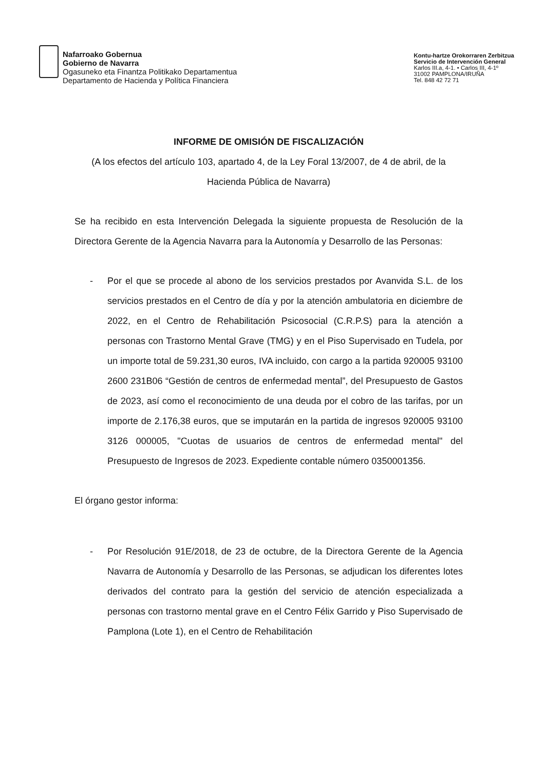Nafarroako Gobernua
Gobierno de Navarra
Ogasuneko eta Finantza Politikako Departamentua
Departamento de Hacienda y Política Financiera
Kontu-hartze Orokorraren Zerbitzua
Servicio de Intervención General
Karlos III.a, 4-1. • Carlos III, 4-1º
31002 PAMPLONA/IRUÑA
Tel. 848 42 72 71
INFORME DE OMISIÓN DE FISCALIZACIÓN
(A los efectos del artículo 103, apartado 4, de la Ley Foral 13/2007, de 4 de abril, de la Hacienda Pública de Navarra)
Se ha recibido en esta Intervención Delegada la siguiente propuesta de Resolución de la Directora Gerente de la Agencia Navarra para la Autonomía y Desarrollo de las Personas:
- Por el que se procede al abono de los servicios prestados por Avanvida S.L. de los servicios prestados en el Centro de día y por la atención ambulatoria en diciembre de 2022, en el Centro de Rehabilitación Psicosocial (C.R.P.S) para la atención a personas con Trastorno Mental Grave (TMG) y en el Piso Supervisado en Tudela, por un importe total de 59.231,30 euros, IVA incluido, con cargo a la partida 920005 93100 2600 231B06 “Gestión de centros de enfermedad mental”, del Presupuesto de Gastos de 2023, así como el reconocimiento de una deuda por el cobro de las tarifas, por un importe de 2.176,38 euros, que se imputarán en la partida de ingresos 920005 93100 3126 000005, "Cuotas de usuarios de centros de enfermedad mental" del Presupuesto de Ingresos de 2023. Expediente contable número 0350001356.
El órgano gestor informa:
- Por Resolución 91E/2018, de 23 de octubre, de la Directora Gerente de la Agencia Navarra de Autonomía y Desarrollo de las Personas, se adjudican los diferentes lotes derivados del contrato para la gestión del servicio de atención especializada a personas con trastorno mental grave en el Centro Félix Garrido y Piso Supervisado de Pamplona (Lote 1), en el Centro de Rehabilitación